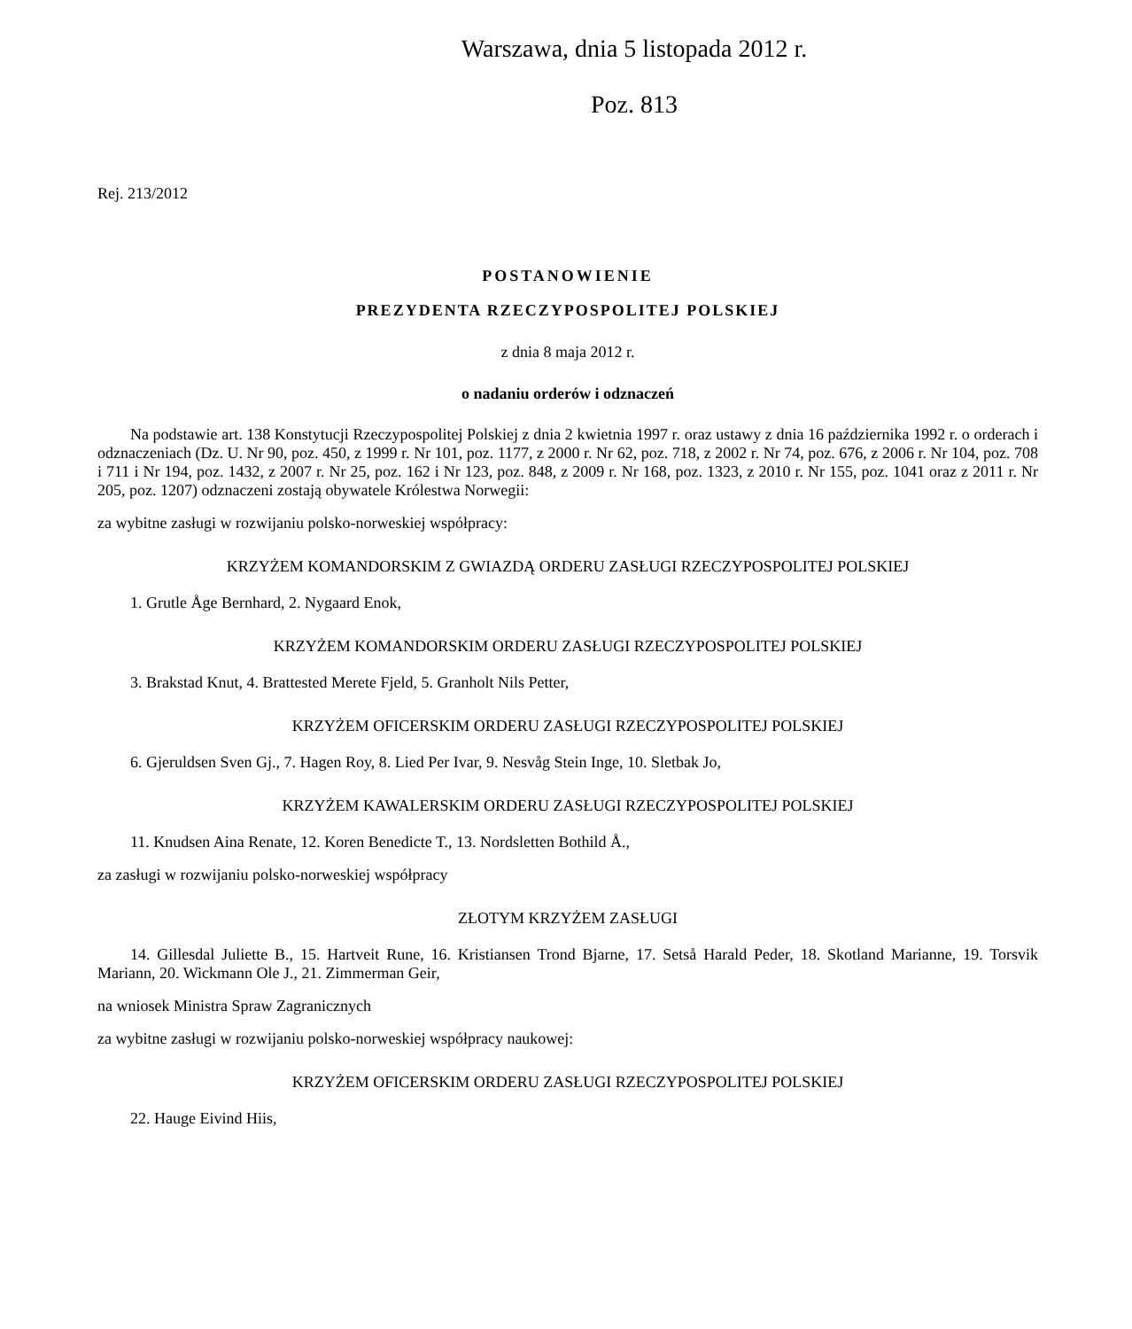Warszawa, dnia 5 listopada 2012 r.
Poz. 813
Rej. 213/2012
POSTANOWIENIE
PREZYDENTA RZECZYPOSPOLITEJ POLSKIEJ
z dnia 8 maja 2012 r.
o nadaniu orderów i odznaczeń
Na podstawie art. 138 Konstytucji Rzeczypospolitej Polskiej z dnia 2 kwietnia 1997 r. oraz ustawy z dnia 16 października 1992 r. o orderach i odznaczeniach (Dz. U. Nr 90, poz. 450, z 1999 r. Nr 101, poz. 1177, z 2000 r. Nr 62, poz. 718, z 2002 r. Nr 74, poz. 676, z 2006 r. Nr 104, poz. 708 i 711 i Nr 194, poz. 1432, z 2007 r. Nr 25, poz. 162 i Nr 123, poz. 848, z 2009 r. Nr 168, poz. 1323, z 2010 r. Nr 155, poz. 1041 oraz z 2011 r. Nr 205, poz. 1207) odznaczeni zostają obywatele Królestwa Norwegii:
za wybitne zasługi w rozwijaniu polsko-norweskiej współpracy:
KRZYŻEM KOMANDORSKIM Z GWIAZDĄ ORDERU ZASŁUGI RZECZYPOSPOLITEJ POLSKIEJ
1. Grutle Åge Bernhard, 2. Nygaard Enok,
KRZYŻEM KOMANDORSKIM ORDERU ZASŁUGI RZECZYPOSPOLITEJ POLSKIEJ
3. Brakstad Knut, 4. Brattested Merete Fjeld, 5. Granholt Nils Petter,
KRZYŻEM OFICERSKIM ORDERU ZASŁUGI RZECZYPOSPOLITEJ POLSKIEJ
6. Gjeruldsen Sven Gj., 7. Hagen Roy, 8. Lied Per Ivar, 9. Nesvåg Stein Inge, 10. Sletbak Jo,
KRZYŻEM KAWALERSKIM ORDERU ZASŁUGI RZECZYPOSPOLITEJ POLSKIEJ
11. Knudsen Aina Renate, 12. Koren Benedicte T., 13. Nordsletten Bothild Å.,
za zasługi w rozwijaniu polsko-norweskiej współpracy
ZŁOTYM KRZYŻEM ZASŁUGI
14. Gillesdal Juliette B., 15. Hartveit Rune, 16. Kristiansen Trond Bjarne, 17. Setså Harald Peder, 18. Skotland Marianne, 19. Torsvik Mariann, 20. Wickmann Ole J., 21. Zimmerman Geir,
na wniosek Ministra Spraw Zagranicznych
za wybitne zasługi w rozwijaniu polsko-norweskiej współpracy naukowej:
KRZYŻEM OFICERSKIM ORDERU ZASŁUGI RZECZYPOSPOLITEJ POLSKIEJ
22. Hauge Eivind Hiis,